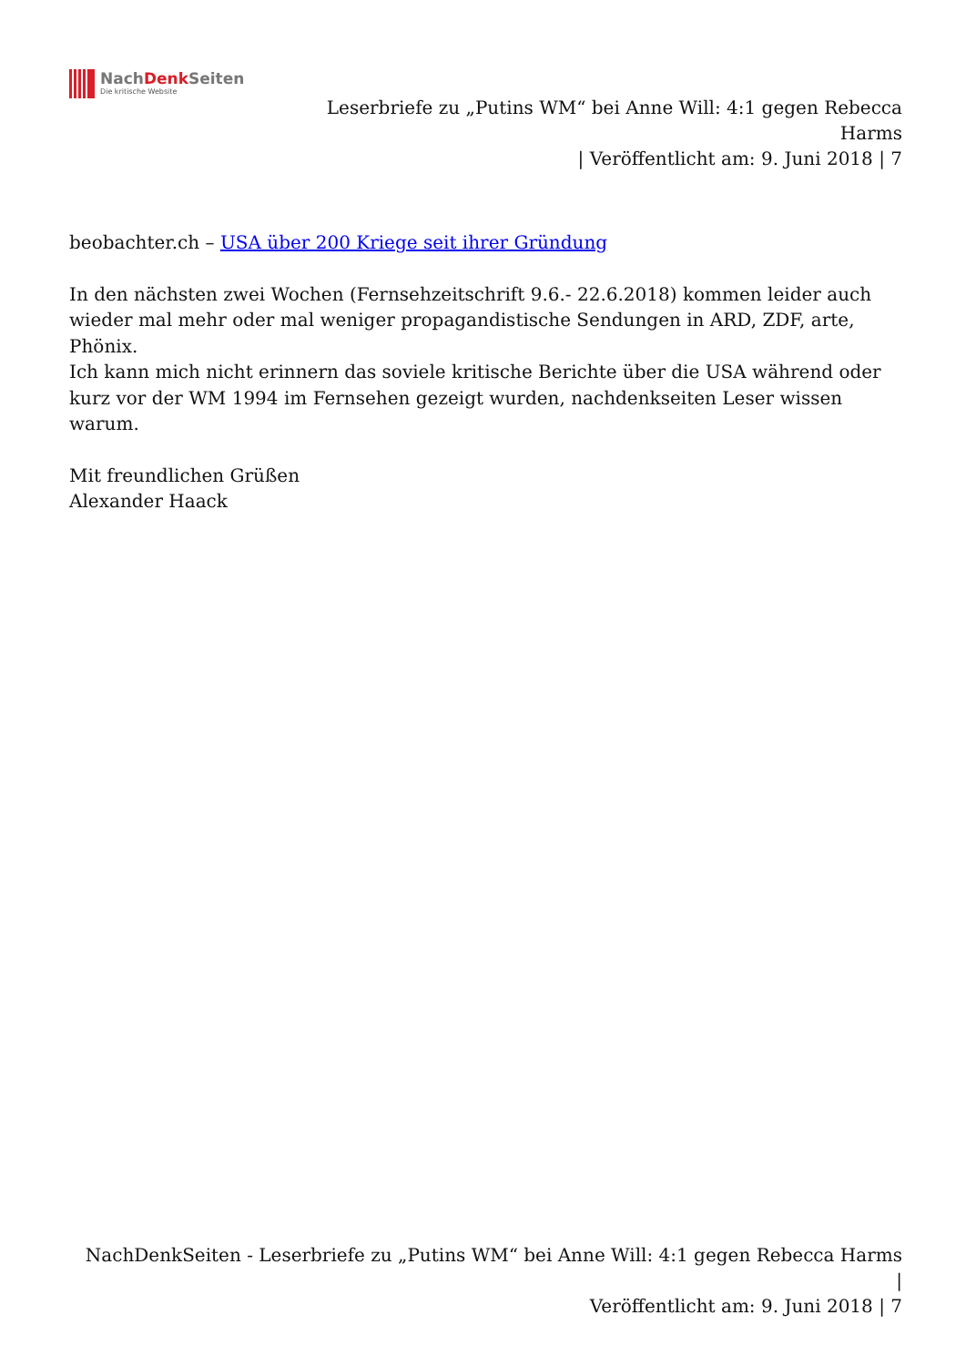NachDenk Seiten
Die kritische Website
Leserbriefe zu „Putins WM“ bei Anne Will: 4:1 gegen Rebecca Harms
| Veröffentlicht am: 9. Juni 2018 | 7
beobachter.ch – USA über 200 Kriege seit ihrer Gründung
In den nächsten zwei Wochen (Fernsehzeitschrift 9.6.- 22.6.2018) kommen leider auch wieder mal mehr oder mal weniger propagandistische Sendungen in ARD, ZDF, arte, Phönix.
Ich kann mich nicht erinnern das soviele kritische Berichte über die USA während oder kurz vor der WM 1994 im Fernsehen gezeigt wurden, nachdenkseiten Leser wissen warum.
Mit freundlichen Grüßen
Alexander Haack
NachDenkSeiten - Leserbriefe zu „Putins WM“ bei Anne Will: 4:1 gegen Rebecca Harms |
Veröffentlicht am: 9. Juni 2018 | 7